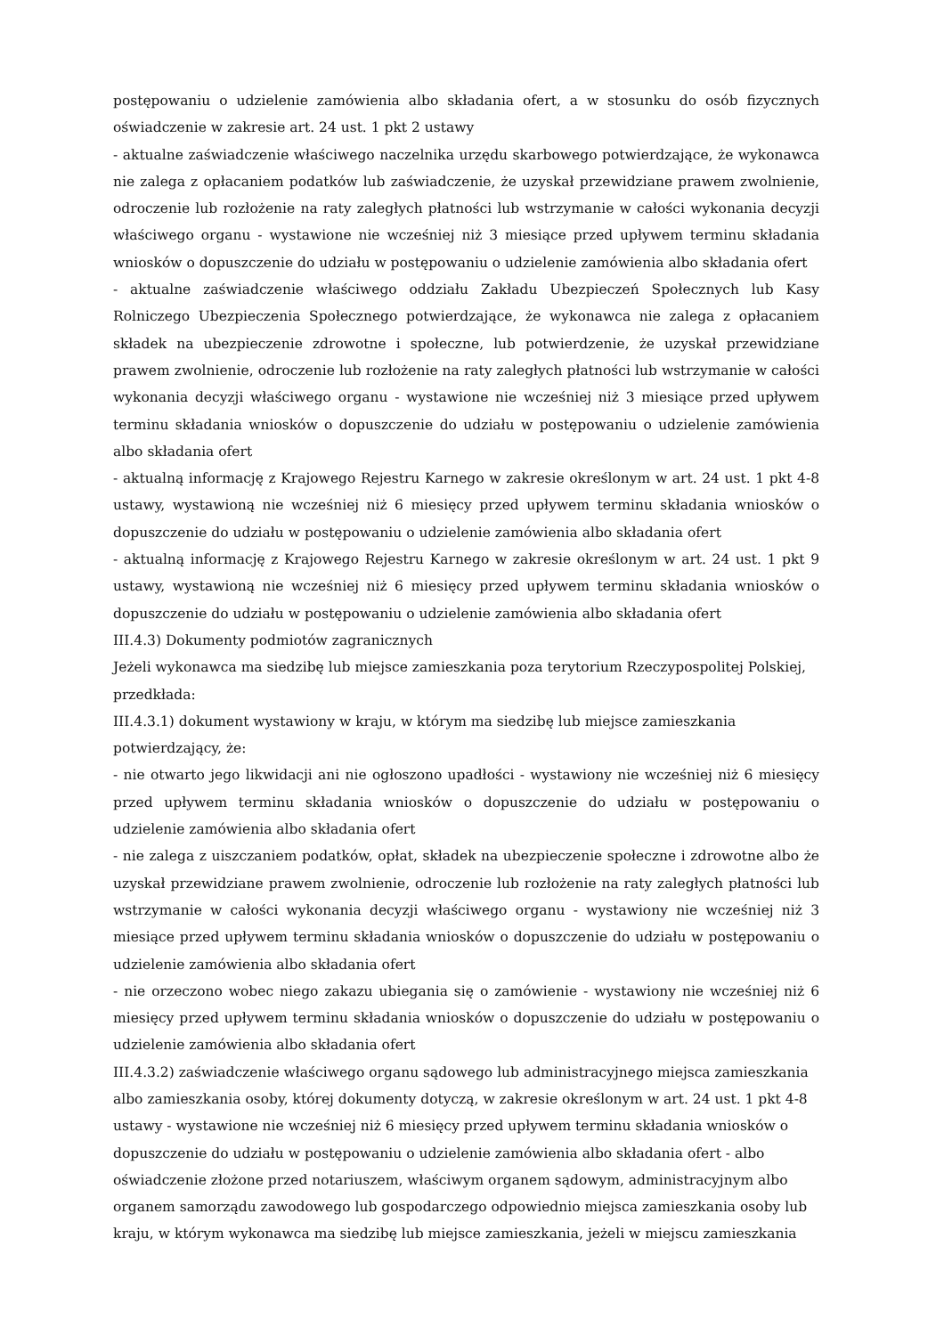postępowaniu o udzielenie zamówienia albo składania ofert, a w stosunku do osób fizycznych oświadczenie w zakresie art. 24 ust. 1 pkt 2 ustawy
- aktualne zaświadczenie właściwego naczelnika urzędu skarbowego potwierdzające, że wykonawca nie zalega z opłacaniem podatków lub zaświadczenie, że uzyskał przewidziane prawem zwolnienie, odroczenie lub rozłożenie na raty zaległych płatności lub wstrzymanie w całości wykonania decyzji właściwego organu - wystawione nie wcześniej niż 3 miesiące przed upływem terminu składania wniosków o dopuszczenie do udziału w postępowaniu o udzielenie zamówienia albo składania ofert
- aktualne zaświadczenie właściwego oddziału Zakładu Ubezpieczeń Społecznych lub Kasy Rolniczego Ubezpieczenia Społecznego potwierdzające, że wykonawca nie zalega z opłacaniem składek na ubezpieczenie zdrowotne i społeczne, lub potwierdzenie, że uzyskał przewidziane prawem zwolnienie, odroczenie lub rozłożenie na raty zaległych płatności lub wstrzymanie w całości wykonania decyzji właściwego organu - wystawione nie wcześniej niż 3 miesiące przed upływem terminu składania wniosków o dopuszczenie do udziału w postępowaniu o udzielenie zamówienia albo składania ofert
- aktualną informację z Krajowego Rejestru Karnego w zakresie określonym w art. 24 ust. 1 pkt 4-8 ustawy, wystawioną nie wcześniej niż 6 miesięcy przed upływem terminu składania wniosków o dopuszczenie do udziału w postępowaniu o udzielenie zamówienia albo składania ofert
- aktualną informację z Krajowego Rejestru Karnego w zakresie określonym w art. 24 ust. 1 pkt 9 ustawy, wystawioną nie wcześniej niż 6 miesięcy przed upływem terminu składania wniosków o dopuszczenie do udziału w postępowaniu o udzielenie zamówienia albo składania ofert
III.4.3) Dokumenty podmiotów zagranicznych
Jeżeli wykonawca ma siedzibę lub miejsce zamieszkania poza terytorium Rzeczypospolitej Polskiej, przedkłada:
III.4.3.1) dokument wystawiony w kraju, w którym ma siedzibę lub miejsce zamieszkania potwierdzający, że:
- nie otwarto jego likwidacji ani nie ogłoszono upadłości - wystawiony nie wcześniej niż 6 miesięcy przed upływem terminu składania wniosków o dopuszczenie do udziału w postępowaniu o udzielenie zamówienia albo składania ofert
- nie zalega z uiszczaniem podatków, opłat, składek na ubezpieczenie społeczne i zdrowotne albo że uzyskał przewidziane prawem zwolnienie, odroczenie lub rozłożenie na raty zaległych płatności lub wstrzymanie w całości wykonania decyzji właściwego organu - wystawiony nie wcześniej niż 3 miesiące przed upływem terminu składania wniosków o dopuszczenie do udziału w postępowaniu o udzielenie zamówienia albo składania ofert
- nie orzeczono wobec niego zakazu ubiegania się o zamówienie - wystawiony nie wcześniej niż 6 miesięcy przed upływem terminu składania wniosków o dopuszczenie do udziału w postępowaniu o udzielenie zamówienia albo składania ofert
III.4.3.2) zaświadczenie właściwego organu sądowego lub administracyjnego miejsca zamieszkania albo zamieszkania osoby, której dokumenty dotyczą, w zakresie określonym w art. 24 ust. 1 pkt 4-8 ustawy - wystawione nie wcześniej niż 6 miesięcy przed upływem terminu składania wniosków o dopuszczenie do udziału w postępowaniu o udzielenie zamówienia albo składania ofert - albo oświadczenie złożone przed notariuszem, właściwym organem sądowym, administracyjnym albo organem samorządu zawodowego lub gospodarczego odpowiednio miejsca zamieszkania osoby lub kraju, w którym wykonawca ma siedzibę lub miejsce zamieszkania, jeżeli w miejscu zamieszkania